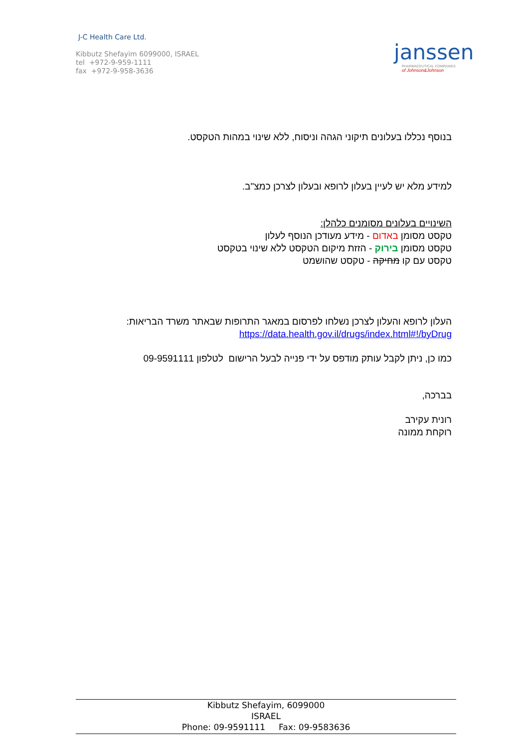J-C Health Care Ltd.
Kibbutz Shefayim 6099000, ISRAEL
tel +972-9-959-1111
fax +972-9-958-3636
janssen
PHARMACEUTICAL COMPANIES
of Johnson&Johnson
בנוסף נכללו בעלונים תיקוני הגהה וניסוח, ללא שינוי במהות הטקסט.
למידע מלא יש לעיין בעלון לרופא ובעלון לצרכן כמצ"ב.
השינויים בעלונים מסומנים כלהלן:
טקסט מסומן באדום - מידע מעודכן הנוסף לעלון
טקסט מסומן בירוק - הזזת מיקום הטקסט ללא שינוי בטקסט
טקסט עם קו מחיקה - טקסט שהושמט
העלון לרופא והעלון לצרכן נשלחו לפרסום במאגר התרופות שבאתר משרד הבריאות:
https://data.health.gov.il/drugs/index.html#!/byDrug
כמו כן, ניתן לקבל עותק מודפס על ידי פנייה לבעל הרישום לטלפון 09-9591111
בברכה,
רונית עקירב
רוקחת ממונה
Kibbutz Shefayim, 6099000
ISRAEL
Phone: 09-9591111 Fax: 09-9583636